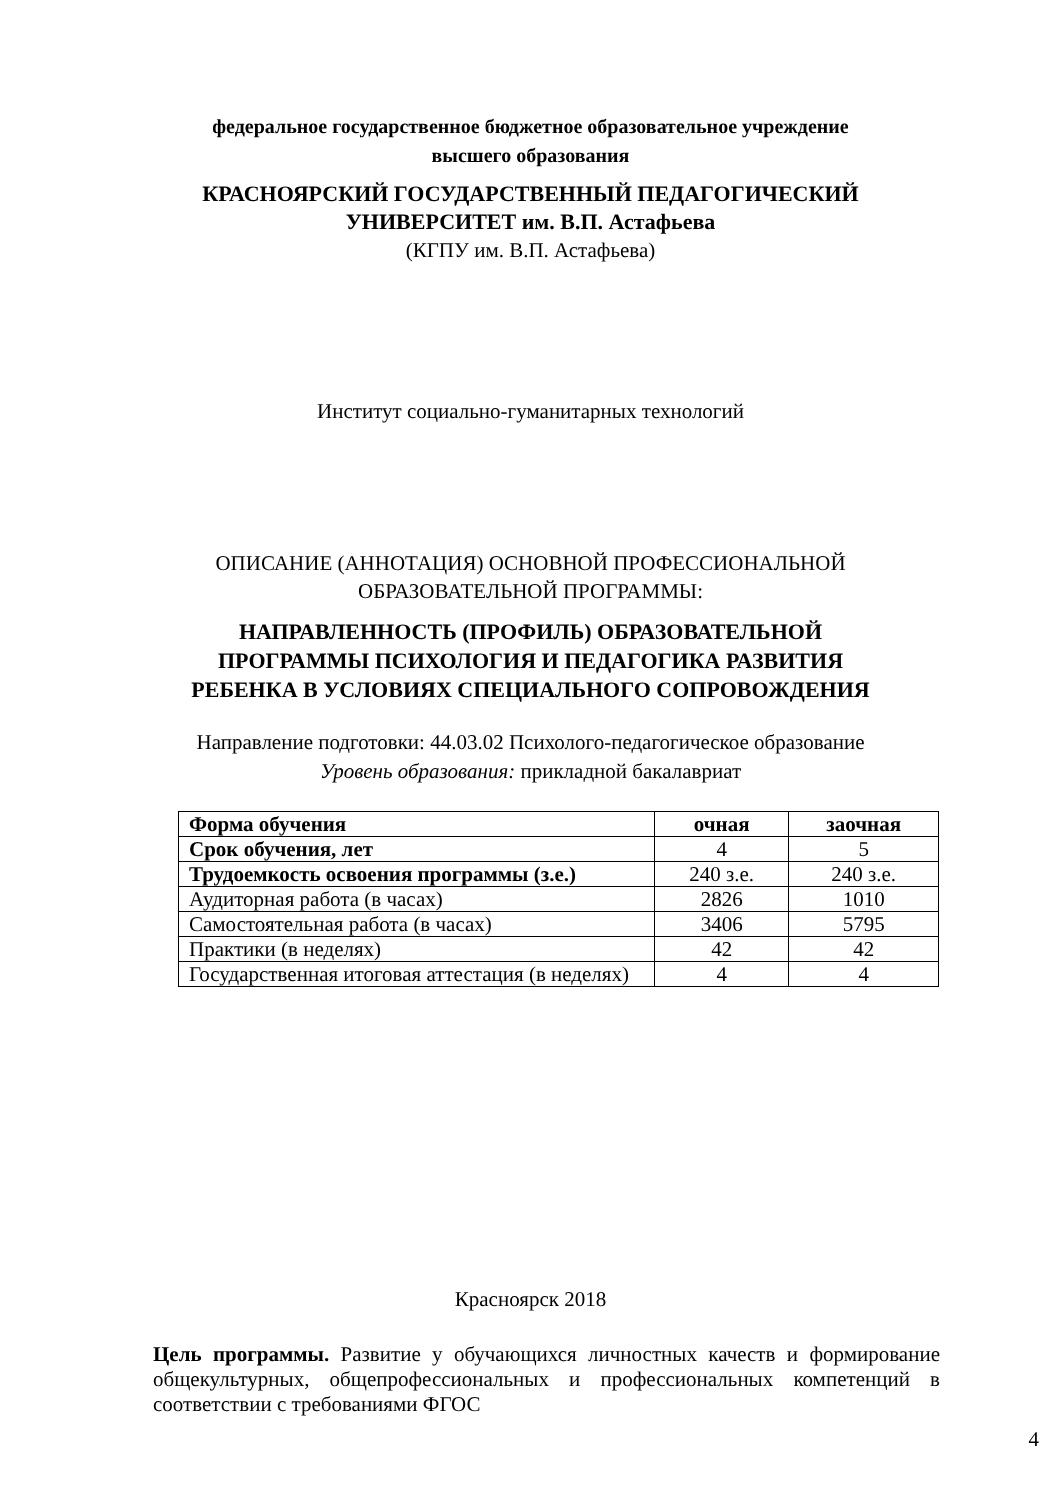федеральное государственное бюджетное образовательное учреждение
высшего образования
КРАСНОЯРСКИЙ ГОСУДАРСТВЕННЫЙ ПЕДАГОГИЧЕСКИЙ
УНИВЕРСИТЕТ им. В.П. Астафьева
(КГПУ им. В.П. Астафьева)
Институт социально-гуманитарных технологий
ОПИСАНИЕ (АННОТАЦИЯ) ОСНОВНОЙ ПРОФЕССИОНАЛЬНОЙ
ОБРАЗОВАТЕЛЬНОЙ ПРОГРАММЫ:
НАПРАВЛЕННОСТЬ (ПРОФИЛЬ) ОБРАЗОВАТЕЛЬНОЙ
ПРОГРАММЫ ПСИХОЛОГИЯ И ПЕДАГОГИКА РАЗВИТИЯ
РЕБЕНКА В УСЛОВИЯХ СПЕЦИАЛЬНОГО СОПРОВОЖДЕНИЯ
Направление подготовки: 44.03.02 Психолого-педагогическое образование
Уровень образования: прикладной бакалавриат
| Форма обучения | очная | заочная |
| Срок обучения, лет | 4 | 5 |
| Трудоемкость освоения программы (з.е.) | 240 з.е. | 240 з.е. |
| Аудиторная работа (в часах) | 2826 | 1010 |
| Самостоятельная работа (в часах) | 3406 | 5795 |
| Практики (в неделях) | 42 | 42 |
| Государственная итоговая аттестация (в неделях) | 4 | 4 |
Красноярск 2018
Цель программы. Развитие у обучающихся личностных качеств и формирование общекультурных, общепрофессиональных и профессиональных компетенций в соответствии с требованиями ФГОС
4